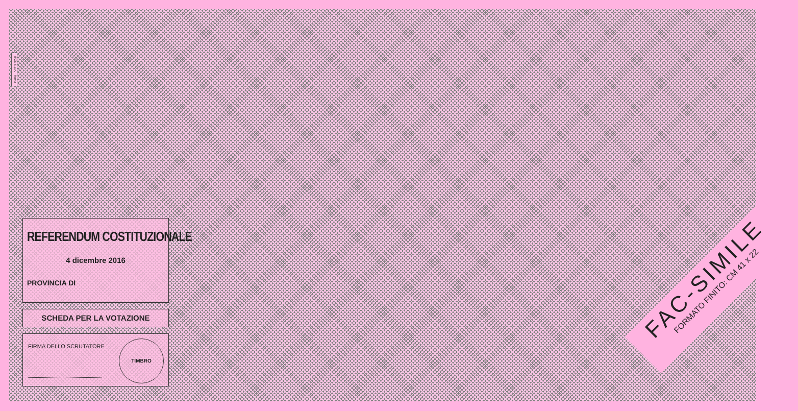IPZS S.p.A. - Roma
REFERENDUM COSTITUZIONALE
4 dicembre 2016
PROVINCIA DI
SCHEDA PER LA VOTAZIONE
FIRMA DELLO SCRUTATORE
TIMBRO
FAC-SIMILE
FORMATO FINITO: CM 41 x 22